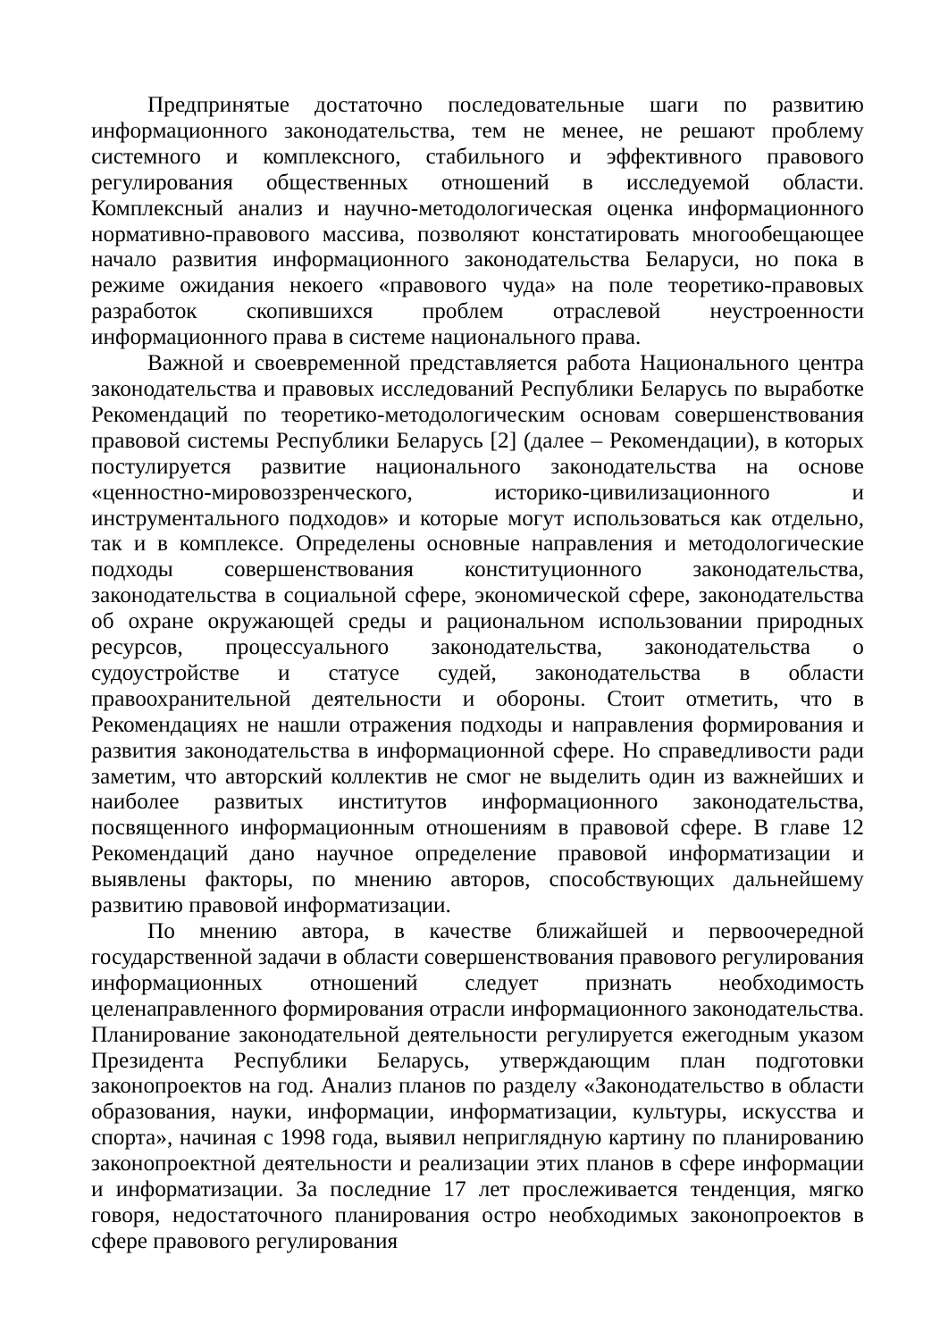Предпринятые достаточно последовательные шаги по развитию информационного законодательства, тем не менее, не решают проблему системного и комплексного, стабильного и эффективного правового регулирования общественных отношений в исследуемой области. Комплексный анализ и научно-методологическая оценка информационного нормативно-правового массива, позволяют констатировать многообещающее начало развития информационного законодательства Беларуси, но пока в режиме ожидания некоего «правового чуда» на поле теоретико-правовых разработок скопившихся проблем отраслевой неустроенности информационного права в системе национального права.
Важной и своевременной представляется работа Национального центра законодательства и правовых исследований Республики Беларусь по выработке Рекомендаций по теоретико-методологическим основам совершенствования правовой системы Республики Беларусь [2] (далее – Рекомендации), в которых постулируется развитие национального законодательства на основе «ценностно-мировоззренческого, историко-цивилизационного и инструментального подходов» и которые могут использоваться как отдельно, так и в комплексе. Определены основные направления и методологические подходы совершенствования конституционного законодательства, законодательства в социальной сфере, экономической сфере, законодательства об охране окружающей среды и рациональном использовании природных ресурсов, процессуального законодательства, законодательства о судоустройстве и статусе судей, законодательства в области правоохранительной деятельности и обороны. Стоит отметить, что в Рекомендациях не нашли отражения подходы и направления формирования и развития законодательства в информационной сфере. Но справедливости ради заметим, что авторский коллектив не смог не выделить один из важнейших и наиболее развитых институтов информационного законодательства, посвященного информационным отношениям в правовой сфере. В главе 12 Рекомендаций дано научное определение правовой информатизации и выявлены факторы, по мнению авторов, способствующих дальнейшему развитию правовой информатизации.
По мнению автора, в качестве ближайшей и первоочередной государственной задачи в области совершенствования правового регулирования информационных отношений следует признать необходимость целенаправленного формирования отрасли информационного законодательства. Планирование законодательной деятельности регулируется ежегодным указом Президента Республики Беларусь, утверждающим план подготовки законопроектов на год. Анализ планов по разделу «Законодательство в области образования, науки, информации, информатизации, культуры, искусства и спорта», начиная с 1998 года, выявил неприглядную картину по планированию законопроектной деятельности и реализации этих планов в сфере информации и информатизации. За последние 17 лет прослеживается тенденция, мягко говоря, недостаточного планирования остро необходимых законопроектов в сфере правового регулирования